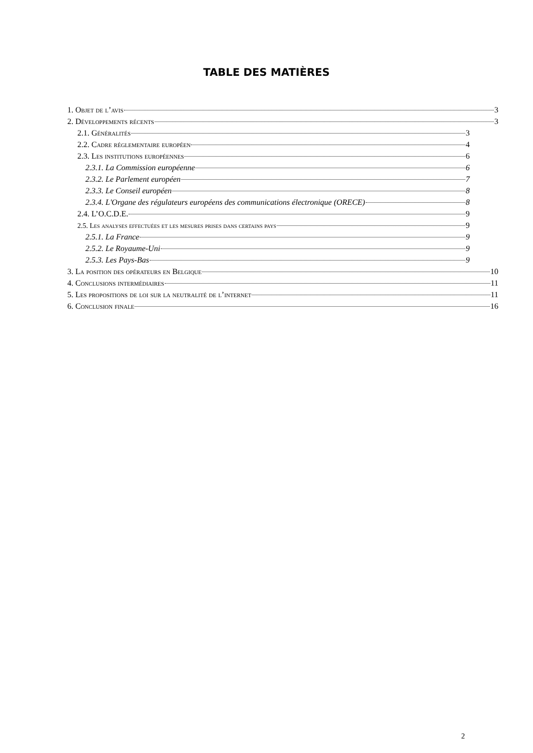TABLE DES MATIÈRES
1. Objet de l’avis 3
2. Développements récents 3
2.1. Généralités 3
2.2. Cadre réglementaire européen 4
2.3. Les institutions européennes 6
2.3.1. La Commission européenne 6
2.3.2. Le Parlement européen 7
2.3.3. Le Conseil européen 8
2.3.4. L'Organe des régulateurs européens des communications électronique (ORECE) 8
2.4. L’O.C.D.E. 9
2.5. Les analyses effectuées et les mesures prises dans certains pays 9
2.5.1. La France 9
2.5.2. Le Royaume-Uni 9
2.5.3. Les Pays-Bas 9
3. La position des opérateurs en Belgique 10
4. Conclusions intermédiaires 11
5. Les propositions de loi sur la neutralité de l’internet 11
6. Conclusion finale 16
2